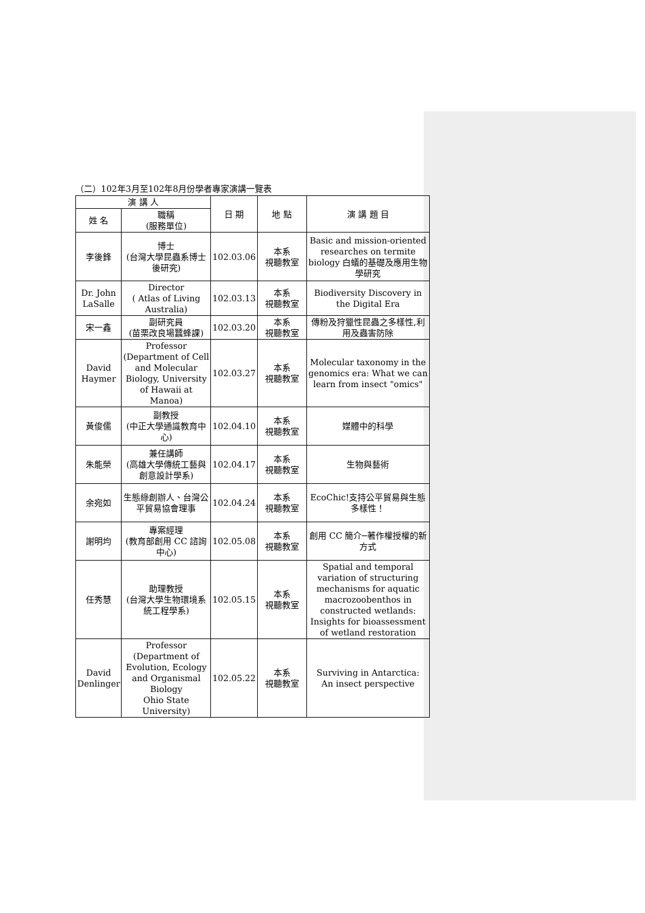（二）102年3月至102年8月份學者專家演講一覽表
| 演 講 人 | | 日 期 | 地 點 | 演 講 題 目 |
| --- | --- | --- | --- | --- |
| 姓 名 | 職稱 (服務單位) | | | |
| 李後鋒 | 博士 (台灣大學昆蟲系博士後研究) | 102.03.06 | 本系 視聽教室 | Basic and mission-oriented researches on termite biology 白蟻的基礎及應用生物學研究 |
| Dr. John LaSalle | Director ( Atlas of Living Australia) | 102.03.13 | 本系 視聽教室 | Biodiversity Discovery in the Digital Era |
| 宋一鑫 | 副研究員 (苗栗改良場蠶蜂課) | 102.03.20 | 本系 視聽教室 | 傳粉及狩獵性昆蟲之多樣性,利用及蟲害防除 |
| David Haymer | Professor (Department of Cell and Molecular Biology, University of Hawaii at Manoa) | 102.03.27 | 本系 視聽教室 | Molecular taxonomy in the genomics era: What we can learn from insect "omics" |
| 黃俊儒 | 副教授 (中正大學通識教育中心) | 102.04.10 | 本系 視聽教室 | 媒體中的科學 |
| 朱能榮 | 兼任講師 (高雄大學傳統工藝與創意設計學系) | 102.04.17 | 本系 視聽教室 | 生物與藝術 |
| 余宛如 | 生態綠創辦人、台灣公平貿易協會理事 | 102.04.24 | 本系 視聽教室 | EcoChic!支持公平貿易與生態多樣性！ |
| 謝明均 | 專案經理 (教育部創用 CC 諮詢中心) | 102.05.08 | 本系 視聽教室 | 創用 CC 簡介─著作權授權的新方式 |
| 任秀慧 | 助理教授 (台灣大學生物環境系統工程學系) | 102.05.15 | 本系 視聽教室 | Spatial and temporal variation of structuring mechanisms for aquatic macrozoobenthos in constructed wetlands: Insights for bioassessment of wetland restoration |
| David Denlinger | Professor (Department of Evolution, Ecology and Organismal Biology Ohio State University) | 102.05.22 | 本系 視聽教室 | Surviving in Antarctica: An insect perspective |